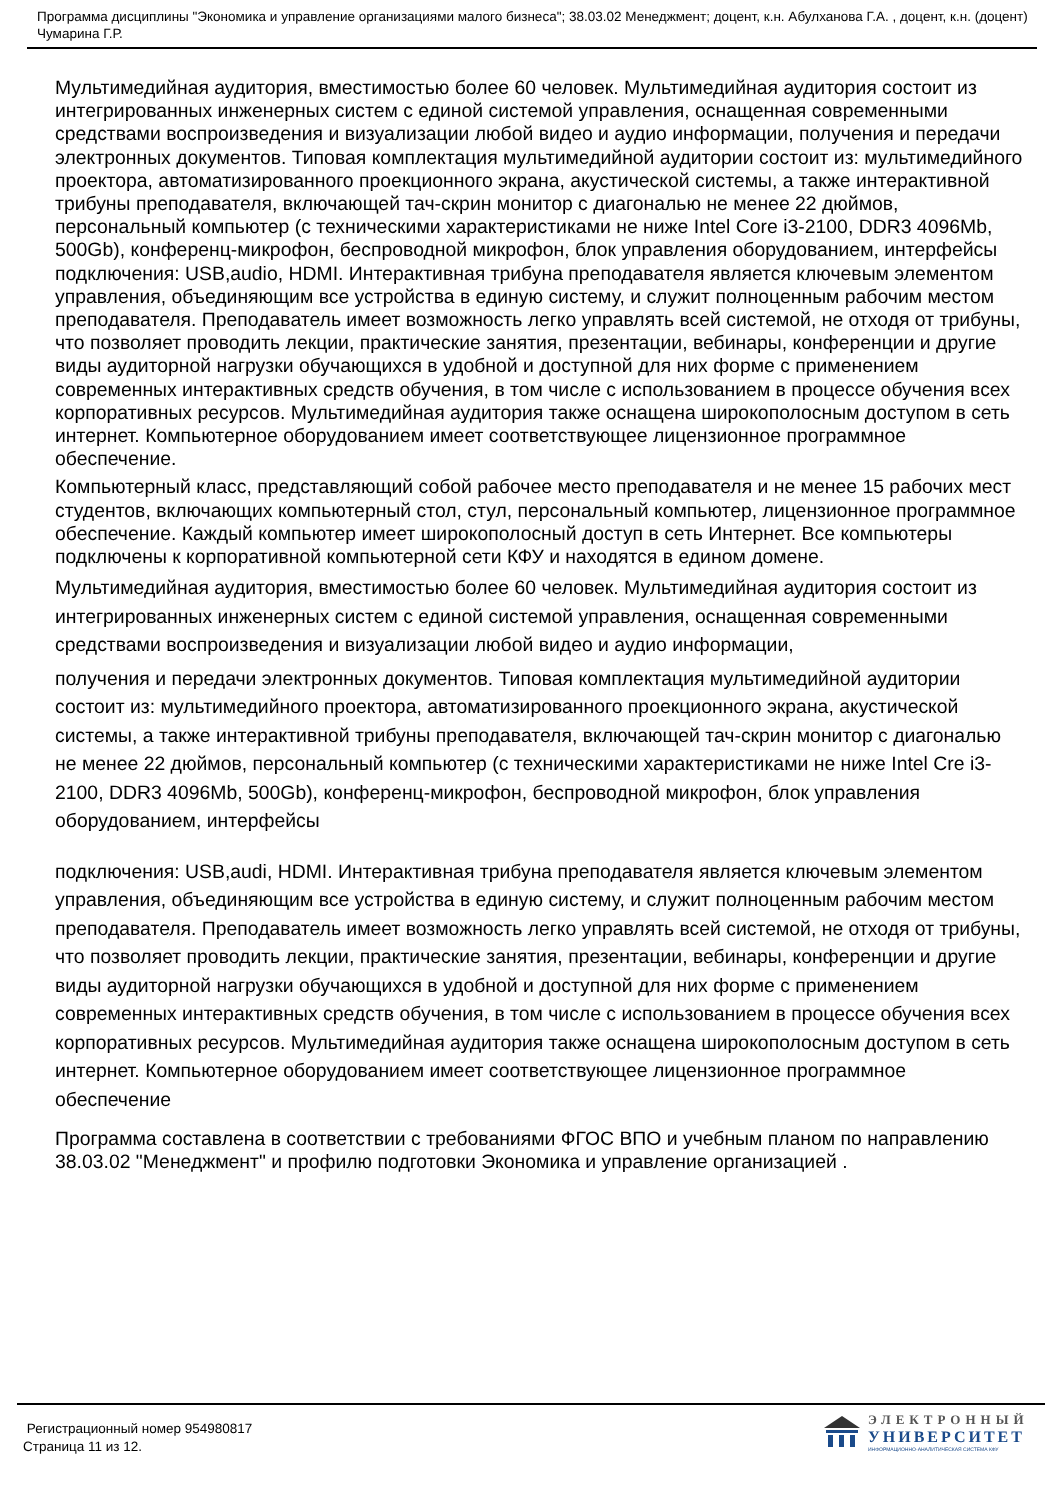Программа дисциплины "Экономика и управление организациями малого бизнеса"; 38.03.02 Менеджмент; доцент, к.н. Абулханова Г.А. , доцент, к.н. (доцент) Чумарина Г.Р.
Мультимедийная аудитория, вместимостью более 60 человек. Мультимедийная аудитория состоит из интегрированных инженерных систем с единой системой управления, оснащенная современными средствами воспроизведения и визуализации любой видео и аудио информации, получения и передачи электронных документов. Типовая комплектация мультимедийной аудитории состоит из: мультимедийного проектора, автоматизированного проекционного экрана, акустической системы, а также интерактивной трибуны преподавателя, включающей тач-скрин монитор с диагональю не менее 22 дюймов, персональный компьютер (с техническими характеристиками не ниже Intel Core i3-2100, DDR3 4096Mb, 500Gb), конференц-микрофон, беспроводной микрофон, блок управления оборудованием, интерфейсы подключения: USB,audio, HDMI. Интерактивная трибуна преподавателя является ключевым элементом управления, объединяющим все устройства в единую систему, и служит полноценным рабочим местом преподавателя. Преподаватель имеет возможность легко управлять всей системой, не отходя от трибуны, что позволяет проводить лекции, практические занятия, презентации, вебинары, конференции и другие виды аудиторной нагрузки обучающихся в удобной и доступной для них форме с применением современных интерактивных средств обучения, в том числе с использованием в процессе обучения всех корпоративных ресурсов. Мультимедийная аудитория также оснащена широкополосным доступом в сеть интернет. Компьютерное оборудованием имеет соответствующее лицензионное программное обеспечение.
Компьютерный класс, представляющий собой рабочее место преподавателя и не менее 15 рабочих мест студентов, включающих компьютерный стол, стул, персональный компьютер, лицензионное программное обеспечение. Каждый компьютер имеет широкополосный доступ в сеть Интернет. Все компьютеры подключены к корпоративной компьютерной сети КФУ и находятся в едином домене.
Мультимедийная аудитория, вместимостью более 60 человек. Мультимедийная аудитория состоит из интегрированных инженерных систем с единой системой управления, оснащенная современными средствами воспроизведения и визуализации любой видео и аудио информации,
получения и передачи электронных документов. Типовая комплектация мультимедийной аудитории состоит из: мультимедийного проектора, автоматизированного проекционного экрана, акустической системы, а также интерактивной трибуны преподавателя, включающей тач-скрин монитор с диагональю не менее 22 дюймов, персональный компьютер (с техническими характеристиками не ниже Intel Cre i3-2100, DDR3 4096Mb, 500Gb), конференц-микрофон, беспроводной микрофон, блок управления оборудованием, интерфейсы
подключения: USB,audi, HDMI. Интерактивная трибуна преподавателя является ключевым элементом управления, объединяющим все устройства в единую систему, и служит полноценным рабочим местом преподавателя. Преподаватель имеет возможность легко управлять всей системой, не отходя от трибуны, что позволяет проводить лекции, практические занятия, презентации, вебинары, конференции и другие виды аудиторной нагрузки обучающихся в удобной и доступной для них форме с применением современных интерактивных средств обучения, в том числе с использованием в процессе обучения всех корпоративных ресурсов. Мультимедийная аудитория также оснащена широкополосным доступом в сеть интернет. Компьютерное оборудованием имеет соответствующее лицензионное программное обеспечение
Программа составлена в соответствии с требованиями ФГОС ВПО и учебным планом по направлению 38.03.02 "Менеджмент" и профилю подготовки Экономика и управление организацией .
Регистрационный номер 954980817
Страница 11 из 12.
ЭЛЕКТРОННЫЙ
УНИВЕРСИТЕТ
ИНФОРМАЦИОННО-АНАЛИТИЧЕСКАЯ СИСТЕМА КФУ